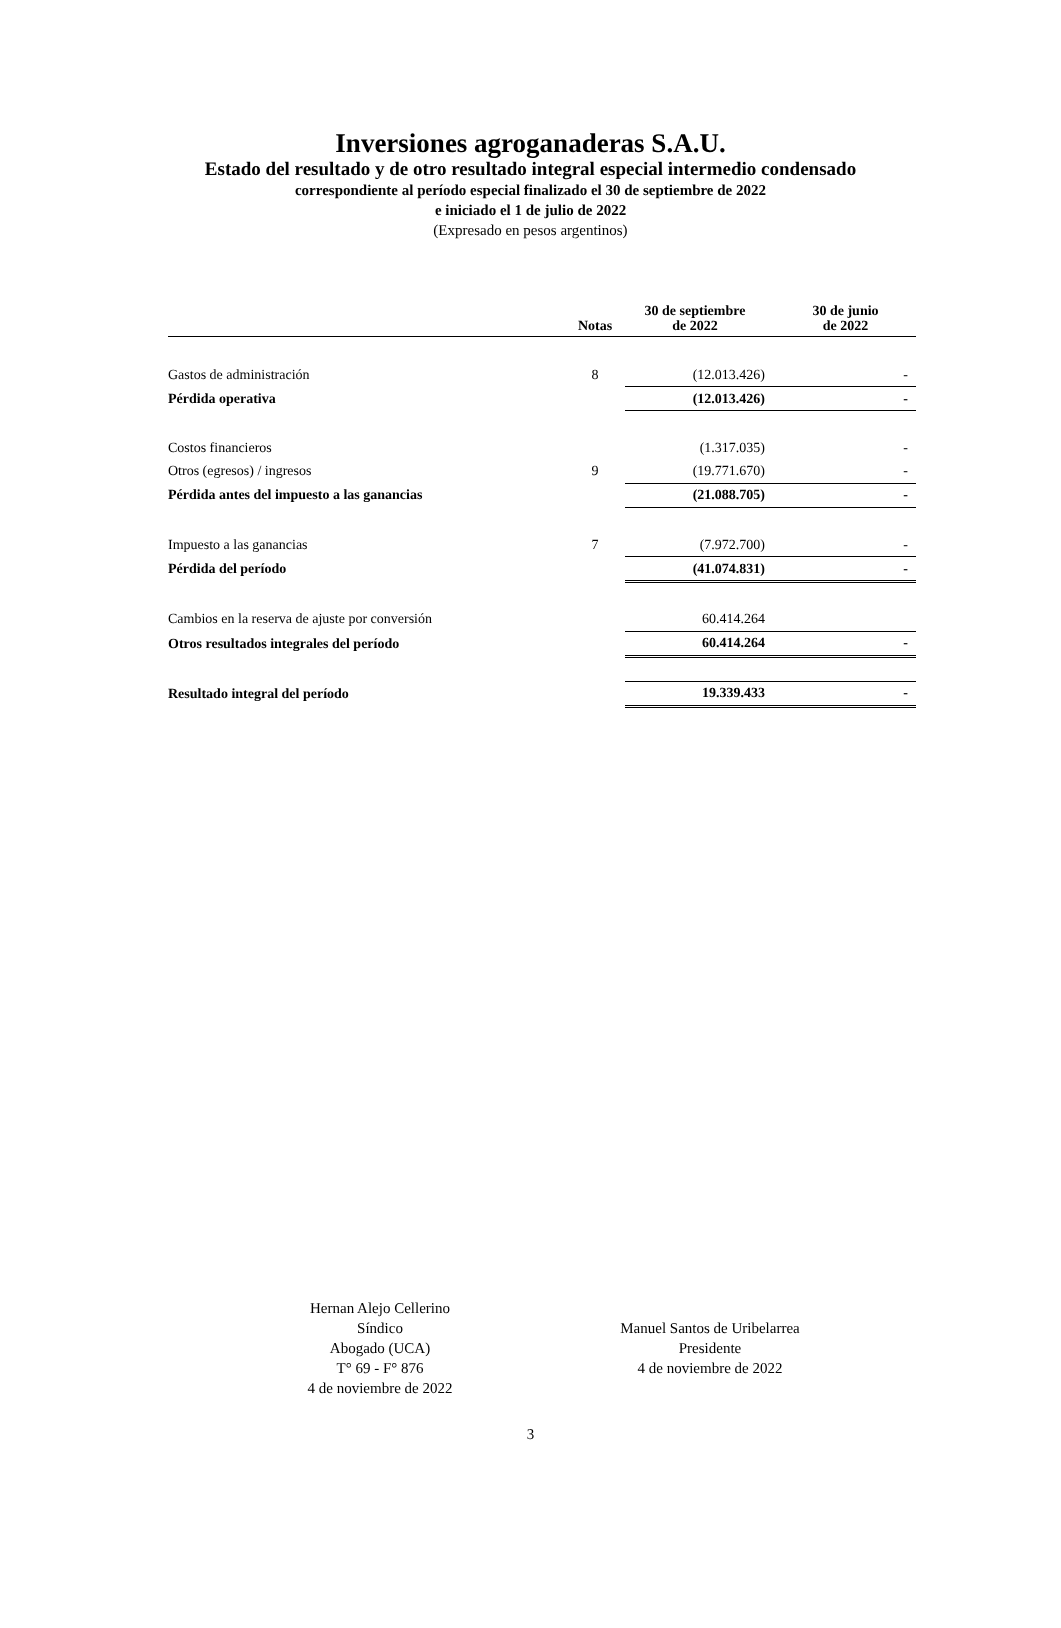Inversiones agroganaderas S.A.U.
Estado del resultado y de otro resultado integral especial intermedio condensado
correspondiente al período especial finalizado el 30 de septiembre de 2022
e iniciado el 1 de julio de 2022
(Expresado en pesos argentinos)
| | Notas | 30 de septiembre de 2022 | 30 de junio de 2022 |
| --- | --- | --- | --- |
| Gastos de administración | 8 | (12.013.426) | - |
| Pérdida operativa | | (12.013.426) | - |
| Costos financieros | | (1.317.035) | - |
| Otros (egresos) / ingresos | 9 | (19.771.670) | - |
| Pérdida antes del impuesto a las ganancias | | (21.088.705) | - |
| Impuesto a las ganancias | 7 | (7.972.700) | - |
| Pérdida del período | | (41.074.831) | - |
| Cambios en la reserva de ajuste por conversión | | 60.414.264 | |
| Otros resultados integrales del período | | 60.414.264 | - |
| Resultado integral del período | | 19.339.433 | - |
Hernan Alejo Cellerino
Síndico
Abogado (UCA)
T° 69 - F° 876
4 de noviembre de 2022
Manuel Santos de Uribelarrea
Presidente
4 de noviembre de 2022
3